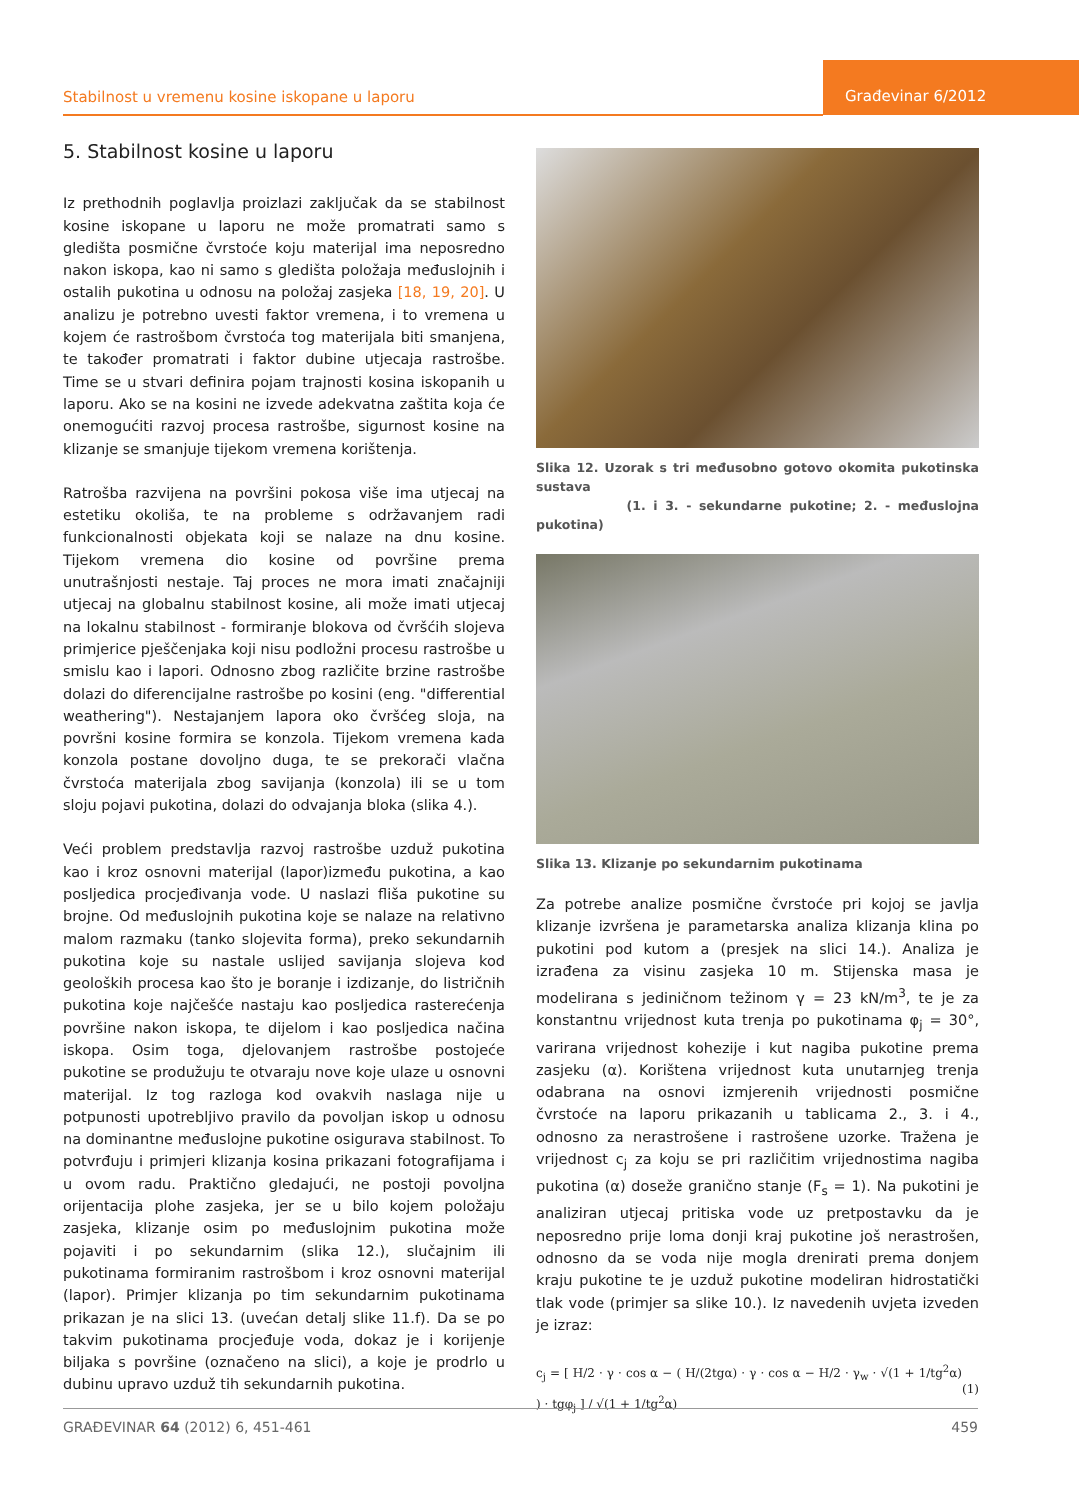Stabilnost u vremenu kosine iskopane u laporu
Građevinar 6/2012
5. Stabilnost kosine u laporu
Iz prethodnih poglavlja proizlazi zaključak da se stabilnost kosine iskopane u laporu ne može promatrati samo s gledišta posmične čvrstoće koju materijal ima neposredno nakon iskopa, kao ni samo s gledišta položaja međuslojnih i ostalih pukotina u odnosu na položaj zasjeka [18, 19, 20]. U analizu je potrebno uvesti faktor vremena, i to vremena u kojem će rastrošbom čvrstoća tog materijala biti smanjena, te također promatrati i faktor dubine utjecaja rastrošbe. Time se u stvari definira pojam trajnosti kosina iskopanih u laporu. Ako se na kosini ne izvede adekvatna zaštita koja će onemogućiti razvoj procesa rastrošbe, sigurnost kosine na klizanje se smanjuje tijekom vremena korištenja.
Ratrošba razvijena na površini pokosa više ima utjecaj na estetiku okoliša, te na probleme s održavanjem radi funkcionalnosti objekata koji se nalaze na dnu kosine. Tijekom vremena dio kosine od površine prema unutrašnjosti nestaje. Taj proces ne mora imati značajniji utjecaj na globalnu stabilnost kosine, ali može imati utjecaj na lokalnu stabilnost - formiranje blokova od čvršćih slojeva primjerice pješčenjaka koji nisu podložni procesu rastrošbe u smislu kao i lapori. Odnosno zbog različite brzine rastrošbe dolazi do diferencijalne rastrošbe po kosini (eng. "differential weathering"). Nestajanjem lapora oko čvršćeg sloja, na površni kosine formira se konzola. Tijekom vremena kada konzola postane dovoljno duga, te se prekorači vlačna čvrstoća materijala zbog savijanja (konzola) ili se u tom sloju pojavi pukotina, dolazi do odvajanja bloka (slika 4.).
Veći problem predstavlja razvoj rastrošbe uzduž pukotina kao i kroz osnovni materijal (lapor)između pukotina, a kao posljedica procjeđivanja vode. U naslazi fliša pukotine su brojne. Od međuslojnih pukotina koje se nalaze na relativno malom razmaku (tanko slojevita forma), preko sekundarnih pukotina koje su nastale uslijed savijanja slojeva kod geoloških procesa kao što je boranje i izdizanje, do listričnih pukotina koje najčešće nastaju kao posljedica rasterećenja površine nakon iskopa, te dijelom i kao posljedica načina iskopa. Osim toga, djelovanjem rastrošbe postojeće pukotine se produžuju te otvaraju nove koje ulaze u osnovni materijal. Iz tog razloga kod ovakvih naslaga nije u potpunosti upotrebljivo pravilo da povoljan iskop u odnosu na dominantne međuslojne pukotine osigurava stabilnost. To potvrđuju i primjeri klizanja kosina prikazani fotografijama i u ovom radu. Praktično gledajući, ne postoji povoljna orijentacija plohe zasjeka, jer se u bilo kojem položaju zasjeka, klizanje osim po međuslojnim pukotina može pojaviti i po sekundarnim (slika 12.), slučajnim ili pukotinama formiranim rastrošbom i kroz osnovni materijal (lapor). Primjer klizanja po tim sekundarnim pukotinama prikazan je na slici 13. (uvećan detalj slike 11.f). Da se po takvim pukotinama procjeđuje voda, dokaz je i korijenje biljaka s površine (označeno na slici), a koje je prodrlo u dubinu upravo uzduž tih sekundarnih pukotina.
Slika 12. Uzorak s tri međusobno gotovo okomita pukotinska sustava
(1. i 3. - sekundarne pukotine; 2. - međuslojna pukotina)
Slika 13. Klizanje po sekundarnim pukotinama
Za potrebe analize posmične čvrstoće pri kojoj se javlja klizanje izvršena je parametarska analiza klizanja klina po pukotini pod kutom a (presjek na slici 14.). Analiza je izrađena za visinu zasjeka 10 m. Stijenska masa je modelirana s jediničnom težinom γ = 23 kN/m<sup>3</sup>, te je za konstantnu vrijednost kuta trenja po pukotinama φ<sub>j</sub> = 30°, varirana vrijednost kohezije i kut nagiba pukotine prema zasjeku (α). Korištena vrijednost kuta unutarnjeg trenja odabrana na osnovi izmjerenih vrijednosti posmične čvrstoće na laporu prikazanih u tablicama 2., 3. i 4., odnosno za nerastrošene i rastrošene uzorke. Tražena je vrijednost c<sub>j</sub> za koju se pri različitim vrijednostima nagiba pukotina (α) doseže granično stanje (F<sub>s</sub> = 1). Na pukotini je analiziran utjecaj pritiska vode uz pretpostavku da je neposredno prije loma donji kraj pukotine još nerastrošen, odnosno da se voda nije mogla drenirati prema donjem kraju pukotine te je uzduž pukotine modeliran hidrostatički tlak vode (primjer sa slike 10.). Iz navedenih uvjeta izveden je izraz:
c<sub>j</sub> = [ H/2 · γ · cos α − ( H/(2tgα) · γ · cos α − H/2 · γ<sub>w</sub> · √(1 + 1/tg<sup>2</sup>α) ) · tgφ<sub>j</sub> ] / √(1 + 1/tg<sup>2</sup>α)
(1)
GRAĐEVINAR 64 (2012) 6, 451-461 459